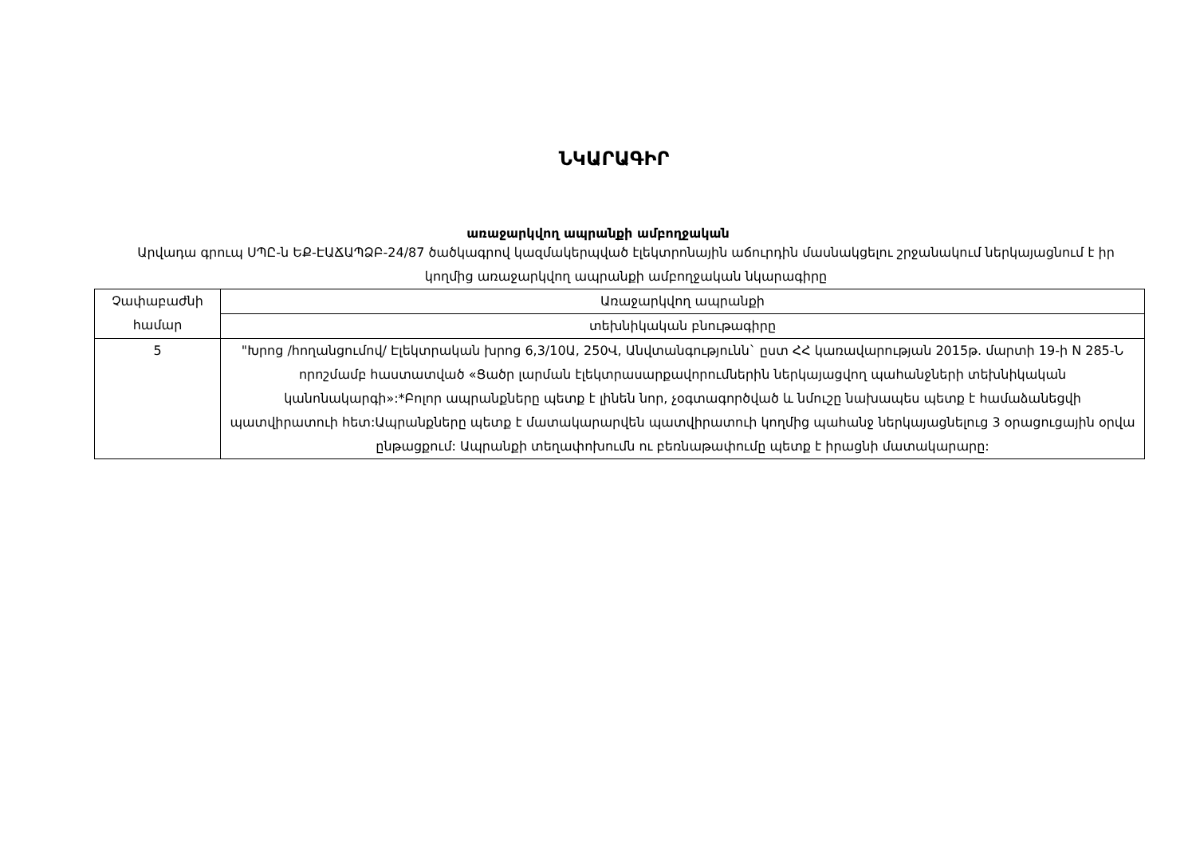ՆԿԱՐԱԳԻՐ
առաջարկվող ապրանքի ամբողջական
Արվադա գրուպ ՍՊԸ-ն ԵՔ-ԷԱՃԱՊՁԲ-24/87 ծածկագրով կազմակերպված էլեկտրոնային աճուրդին մասնակցելու շրջանակում ներկայացնում է իր կողմից առաջարկվող ապրանքի ամբողջական նկարագիրը
| Չափաբաժնի համար | Առաջարկվող ապրանքի |
| | տեխնիկական բնութագիրը |
| 5 | "Խրոց /հողանցումով/ Էլեկտրական խրոց 6,3/10Ա, 250Վ, Անվտանգությունն` ըստ ՀՀ կառավարության 2015թ. մարտի 19-ի N 285-Ն որոշմամբ հաստատված «Ցածր լարման էլեկտրասարքավորումներին ներկայացվող պահանջների տեխնիկական կանոնակարգի»:*Բոլոր ապրանքները պետք է լինեն նոր, չօգտագործված և նմուշը նախապես պետք է համաձանեցվի պատվիրատուի հետ:Ապրանքները պետք է մատակարարվեն պատվիրատուի կողմից պահանջ ներկայացնելուց 3 օրացուցային օրվա ընթացքում: Ապրանքի տեղափոխումն ու բեռնաթափումը պետք է իրացնի մատակարարը: |